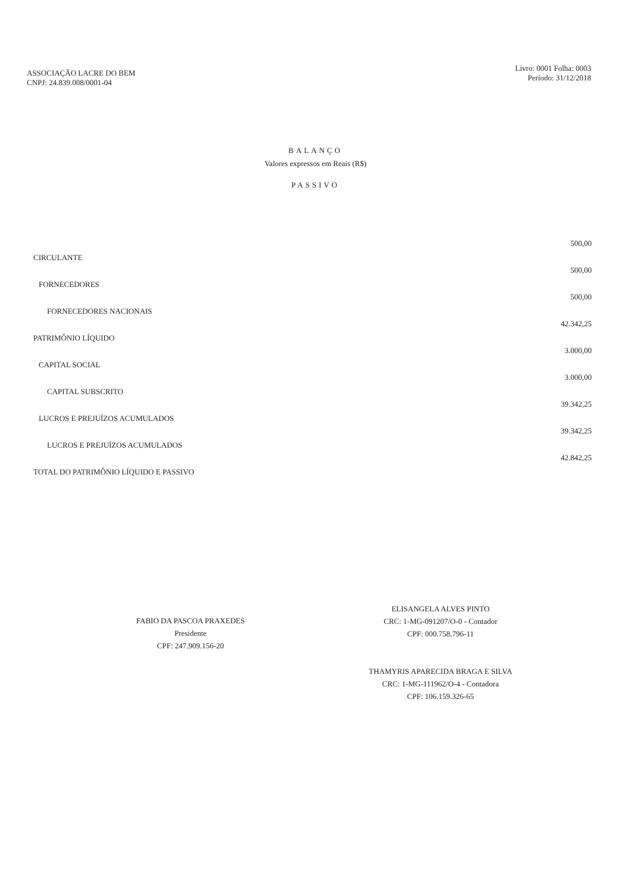ASSOCIAÇÃO LACRE DO BEM
CNPJ: 24.839.008/0001-04
Livro: 0001 Folha: 0003
Período: 31/12/2018
BALANÇO
Valores expressos em Reais (R$)
PASSIVO
| CIRCULANTE | 500,00 |
| FORNECEDORES | 500,00 |
| FORNECEDORES NACIONAIS | 500,00 |
| PATRIMÔNIO LÍQUIDO | 42.342,25 |
| CAPITAL SOCIAL | 3.000,00 |
| CAPITAL SUBSCRITO | 3.000,00 |
| LUCROS E PREJUÍZOS ACUMULADOS | 39.342,25 |
| LUCROS E PREJUÍZOS ACUMULADOS | 39.342,25 |
| TOTAL DO PATRIMÔNIO LÍQUIDO E PASSIVO | 42.842,25 |
FABIO DA PASCOA PRAXEDES
Presidente
CPF: 247.909.156-20
ELISANGELA ALVES PINTO
CRC: 1-MG-091207/O-0 - Contador
CPF: 000.758.796-11
THAMYRIS APARECIDA BRAGA E SILVA
CRC: 1-MG-111962/O-4 - Contadora
CPF: 106.159.326-65